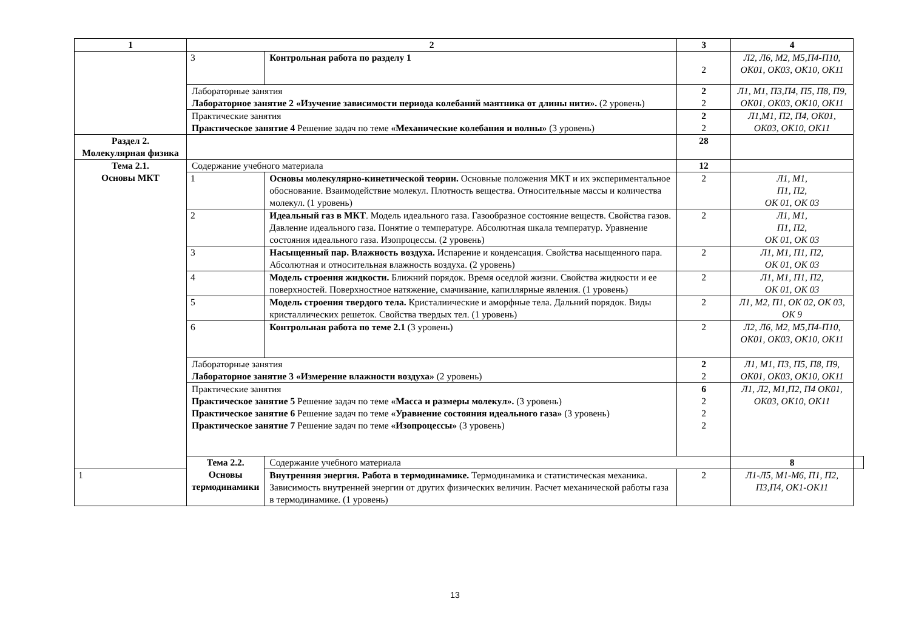| 1 | 2 | | 3 | 4 | |
| --- | --- | --- | --- | --- | --- |
| | 3 | Контрольная работа по разделу 1 | 2 | Л2, Л6, М2, М5,П4-П10, ОК01, ОК03, ОК10, ОК11 | |
| | Лабораторные занятия Лабораторное занятие 2 «Изучение зависимости периода колебаний маятника от длины нити». (2 уровень) | | 2 2 | Л1, М1, П3,П4, П5, П8, П9, ОК01, ОК03, ОК10, ОК11 | |
| | Практические занятия Практическое занятие 4 Решение задач по теме «Механические колебания и волны» (3 уровень) | | 2 2 | Л1,М1, П2, П4, ОК01, ОК03, ОК10, ОК11 | |
| Раздел 2. Молекулярная физика | | | 28 | | |
| Тема 2.1. Основы МКТ | Содержание учебного материала | | 12 | | |
| | 1 | Основы молекулярно-кинетической теории. Основные положения МКТ и их экспериментальное обоснование. Взаимодействие молекул. Плотность вещества. Относительные массы и количества молекул. (1 уровень) | 2 | Л1, М1, П1, П2, ОК 01, ОК 03 | |
| | 2 | Идеальный газ в МКТ . Модель идеального газа. Газообразное состояние веществ. Свойства газов. Давление идеального газа. Понятие о температуре. Абсолютная шкала температур. Уравнение состояния идеального газа. Изопроцессы. (2 уровень) | 2 | Л1, М1, П1, П2, ОК 01, ОК 03 | |
| | 3 | Насыщенный пар. Влажность воздуха. Испарение и конденсация. Свойства насыщенного пара. Абсолютная и относительная влажность воздуха. (2 уровень) | 2 | Л1, М1, П1, П2, ОК 01, ОК 03 | |
| | 4 | Модель строения жидкости. Ближний порядок. Время оседлой жизни. Свойства жидкости и ее поверхностей. Поверхностное натяжение, смачивание, капиллярные явления. (1 уровень) | 2 | Л1, М1, П1, П2, ОК 01, ОК 03 | |
| | 5 | Модель строения твердого тела. Кристалиические и аморфные тела. Дальний порядок. Виды кристаллических решеток. Свойства твердых тел. (1 уровень) | 2 | Л1, М2, П1, ОК 02, ОК 03, ОК 9 | |
| | 6 | Контрольная работа по теме 2.1 (3 уровень) | 2 | Л2, Л6, М2, М5,П4-П10, ОК01, ОК03, ОК10, ОК11 | |
| | Лабораторные занятия Лабораторное занятие 3 «Измерение влажности воздуха» (2 уровень) | | 2 2 | Л1, М1, П3, П5, П8, П9, ОК01, ОК03, ОК10, ОК11 | |
| | Практические занятия Практическое занятие 5 Решение задач по теме «Масса и размеры молекул». (3 уровень) Практическое занятие 6 Решение задач по теме «Уравнение состояния идеального газа» (3 уровень) Практическое занятие 7 Решение задач по теме «Изопроцессы» (3 уровень) | | 6 2 2 2 | Л1, Л2, М1,П2, П4 ОК01, ОК03, ОК10, ОК11 | |
| | Тема 2.2. Основы термодинамики | Содержание учебного материала | | 8 | |
| 1 | | Внутренняя энергия. Работа в термодинамике. Термодинамика и статистическая механика. Зависимость внутренней энергии от других физических величин. Расчет механической работы газа в термодинамике. (1 уровень) | 2 | Л1-Л5, М1-М6, П1, П2, П3,П4, ОК1-ОК11 | |
13